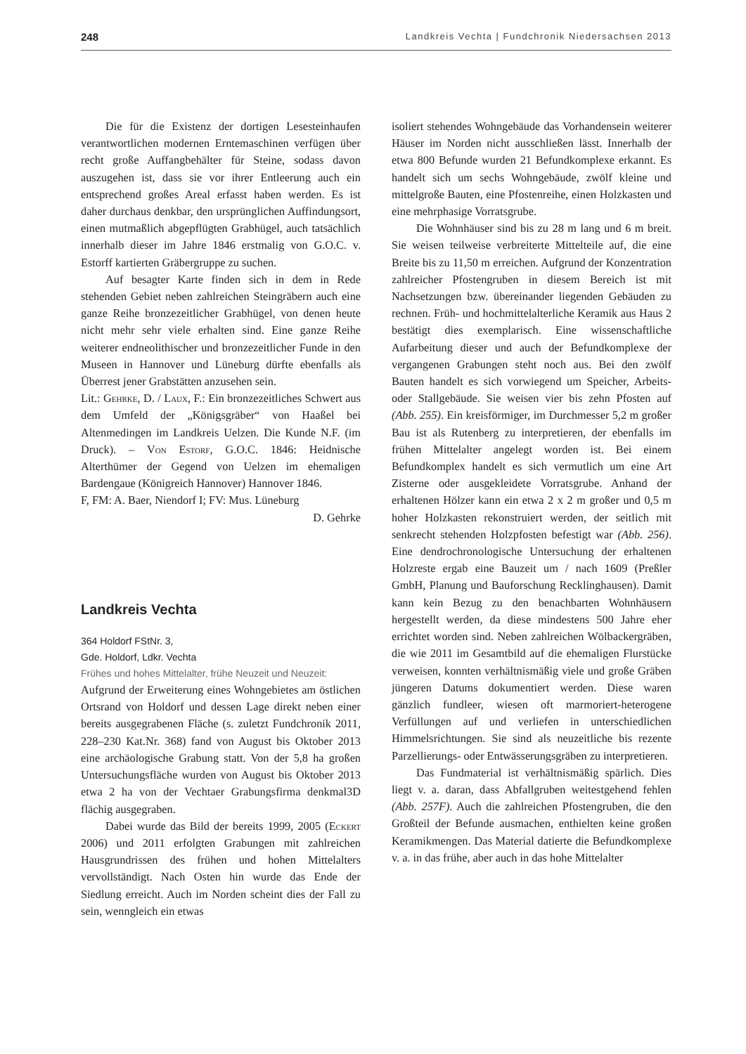248 Landkreis Vechta | Fundchronik Niedersachsen 2013
Die für die Existenz der dortigen Lesesteinhaufen verantwortlichen modernen Erntemaschinen verfügen über recht große Auffangbehälter für Steine, sodass davon auszugehen ist, dass sie vor ihrer Entleerung auch ein entsprechend großes Areal erfasst haben werden. Es ist daher durchaus denkbar, den ursprünglichen Auffindungsort, einen mutmaßlich abgepflügten Grabhügel, auch tatsächlich innerhalb dieser im Jahre 1846 erstmalig von G.O.C. v. Estorff kartierten Gräbergruppe zu suchen.
Auf besagter Karte finden sich in dem in Rede stehenden Gebiet neben zahlreichen Steingräbern auch eine ganze Reihe bronzezeitlicher Grabhügel, von denen heute nicht mehr sehr viele erhalten sind. Eine ganze Reihe weiterer endneolithischer und bronzezeitlicher Funde in den Museen in Hannover und Lüneburg dürfte ebenfalls als Überrest jener Grabstätten anzusehen sein.
Lit.: Gehrke, D. / Laux, F.: Ein bronzezeitliches Schwert aus dem Umfeld der „Königsgräber“ von Haaßel bei Altenmedingen im Landkreis Uelzen. Die Kunde N.F. (im Druck). – Von Estorf, G.O.C. 1846: Heidnische Alterthümer der Gegend von Uelzen im ehemaligen Bardengaue (Königreich Hannover) Hannover 1846.
F, FM: A. Baer, Niendorf I; FV: Mus. Lüneburg
D. Gehrke
Landkreis Vechta
364 Holdorf FStNr. 3,
Gde. Holdorf, Ldkr. Vechta
Frühes und hohes Mittelalter, frühe Neuzeit und Neuzeit:
Aufgrund der Erweiterung eines Wohngebietes am östlichen Ortsrand von Holdorf und dessen Lage direkt neben einer bereits ausgegrabenen Fläche (s. zuletzt Fundchronik 2011, 228–230 Kat.Nr. 368) fand von August bis Oktober 2013 eine archäologische Grabung statt. Von der 5,8 ha großen Untersuchungsfläche wurden von August bis Oktober 2013 etwa 2 ha von der Vechtaer Grabungsfirma denkmal3D flächig ausgegraben.
Dabei wurde das Bild der bereits 1999, 2005 (Eckert 2006) und 2011 erfolgten Grabungen mit zahlreichen Hausgrundrissen des frühen und hohen Mittelalters vervollständigt. Nach Osten hin wurde das Ende der Siedlung erreicht. Auch im Norden scheint dies der Fall zu sein, wenngleich ein etwas
isoliert stehendes Wohngebäude das Vorhandensein weiterer Häuser im Norden nicht ausschließen lässt. Innerhalb der etwa 800 Befunde wurden 21 Befundkomplexe erkannt. Es handelt sich um sechs Wohngebäude, zwölf kleine und mittelgroße Bauten, eine Pfostenreihe, einen Holzkasten und eine mehrphasige Vorratsgrube.
Die Wohnhäuser sind bis zu 28 m lang und 6 m breit. Sie weisen teilweise verbreiterte Mittelteile auf, die eine Breite bis zu 11,50 m erreichen. Aufgrund der Konzentration zahlreicher Pfostengruben in diesem Bereich ist mit Nachsetzungen bzw. übereinander liegenden Gebäuden zu rechnen. Früh- und hochmittelalterliche Keramik aus Haus 2 bestätigt dies exemplarisch. Eine wissenschaftliche Aufarbeitung dieser und auch der Befundkomplexe der vergangenen Grabungen steht noch aus. Bei den zwölf Bauten handelt es sich vorwiegend um Speicher, Arbeits- oder Stallgebäude. Sie weisen vier bis zehn Pfosten auf (Abb. 255). Ein kreisförmiger, im Durchmesser 5,2 m großer Bau ist als Rutenberg zu interpretieren, der ebenfalls im frühen Mittelalter angelegt worden ist. Bei einem Befundkomplex handelt es sich vermutlich um eine Art Zisterne oder ausgekleidete Vorratsgrube. Anhand der erhaltenen Hölzer kann ein etwa 2 x 2 m großer und 0,5 m hoher Holzkasten rekonstruiert werden, der seitlich mit senkrecht stehenden Holzpfosten befestigt war (Abb. 256). Eine dendrochronologische Untersuchung der erhaltenen Holzreste ergab eine Bauzeit um / nach 1609 (Preßler GmbH, Planung und Bauforschung Recklinghausen). Damit kann kein Bezug zu den benachbarten Wohnhäusern hergestellt werden, da diese mindestens 500 Jahre eher errichtet worden sind. Neben zahlreichen Wölbackergräben, die wie 2011 im Gesamtbild auf die ehemaligen Flurstücke verweisen, konnten verhältnismäßig viele und große Gräben jüngeren Datums dokumentiert werden. Diese waren gänzlich fundleer, wiesen oft marmoriert-heterogene Verfüllungen auf und verliefen in unterschiedlichen Himmelsrichtungen. Sie sind als neuzeitliche bis rezente Parzellierungs- oder Entwässerungsgräben zu interpretieren.
Das Fundmaterial ist verhältnismäßig spärlich. Dies liegt v. a. daran, dass Abfallgruben weitestgehend fehlen (Abb. 257F). Auch die zahlreichen Pfostengruben, die den Großteil der Befunde ausmachen, enthielten keine großen Keramikmengen. Das Material datierte die Befundkomplexe v. a. in das frühe, aber auch in das hohe Mittelalter